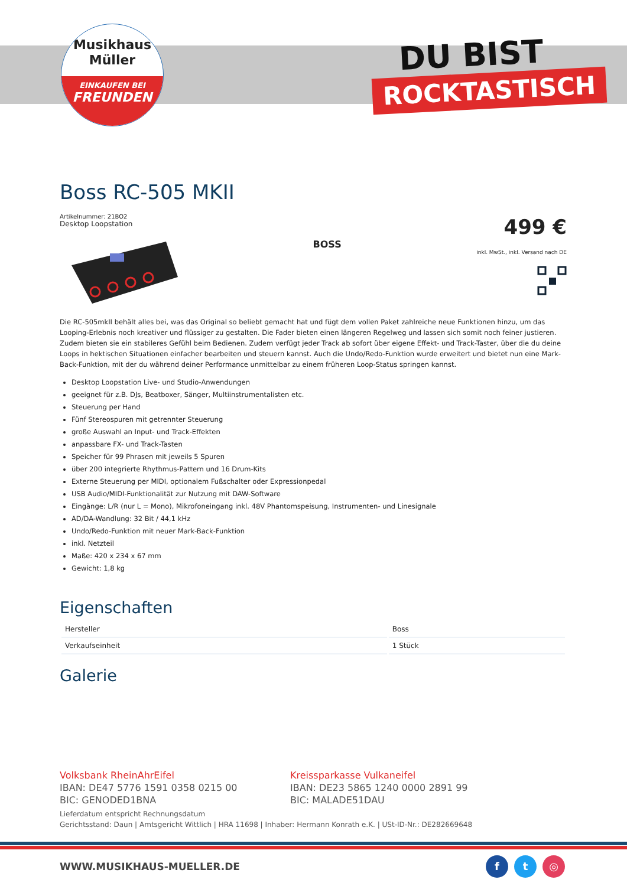Musikhaus
Müller
EINKAUFEN BEI
FREUNDEN
DU BIST
ROCKTASTISCH
Boss RC-505 MKII
Artikelnummer: 21BO2
Desktop Loopstation
BOSS
499 €
inkl. MwSt., inkl. Versand nach DE
Die RC-505mkII behält alles bei, was das Original so beliebt gemacht hat und fügt dem vollen Paket zahlreiche neue Funktionen hinzu, um das Looping-Erlebnis noch kreativer und flüssiger zu gestalten. Die Fader bieten einen längeren Regelweg und lassen sich somit noch feiner justieren. Zudem bieten sie ein stabileres Gefühl beim Bedienen. Zudem verfügt jeder Track ab sofort über eigene Effekt- und Track-Taster, über die du deine Loops in hektischen Situationen einfacher bearbeiten und steuern kannst. Auch die Undo/Redo-Funktion wurde erweitert und bietet nun eine Mark-Back-Funktion, mit der du während deiner Performance unmittelbar zu einem früheren Loop-Status springen kannst.
Desktop Loopstation Live- und Studio-Anwendungen
geeignet für z.B. DJs, Beatboxer, Sänger, Multiinstrumentalisten etc.
Steuerung per Hand
Fünf Stereospuren mit getrennter Steuerung
große Auswahl an Input- und Track-Effekten
anpassbare FX- und Track-Tasten
Speicher für 99 Phrasen mit jeweils 5 Spuren
über 200 integrierte Rhythmus-Pattern und 16 Drum-Kits
Externe Steuerung per MIDI, optionalem Fußschalter oder Expressionpedal
USB Audio/MIDI-Funktionalität zur Nutzung mit DAW-Software
Eingänge: L/R (nur L = Mono), Mikrofoneingang inkl. 48V Phantomspeisung, Instrumenten- und Linesignale
AD/DA-Wandlung: 32 Bit / 44,1 kHz
Undo/Redo-Funktion mit neuer Mark-Back-Funktion
inkl. Netzteil
Maße: 420 x 234 x 67 mm
Gewicht: 1,8 kg
Eigenschaften
| Hersteller | Boss |
| Verkaufseinheit | 1 Stück |
Galerie
Volksbank RheinAhrEifel
IBAN: DE47 5776 1591 0358 0215 00
BIC: GENODED1BNA
Kreissparkasse Vulkaneifel
IBAN: DE23 5865 1240 0000 2891 99
BIC: MALADE51DAU
Lieferdatum entspricht Rechnungsdatum
Gerichtsstand: Daun | Amtsgericht Wittlich | HRA 11698 | Inhaber: Hermann Konrath e.K. | USt-ID-Nr.: DE282669648
WWW.MUSIKHAUS-MUELLER.DE ft ◎